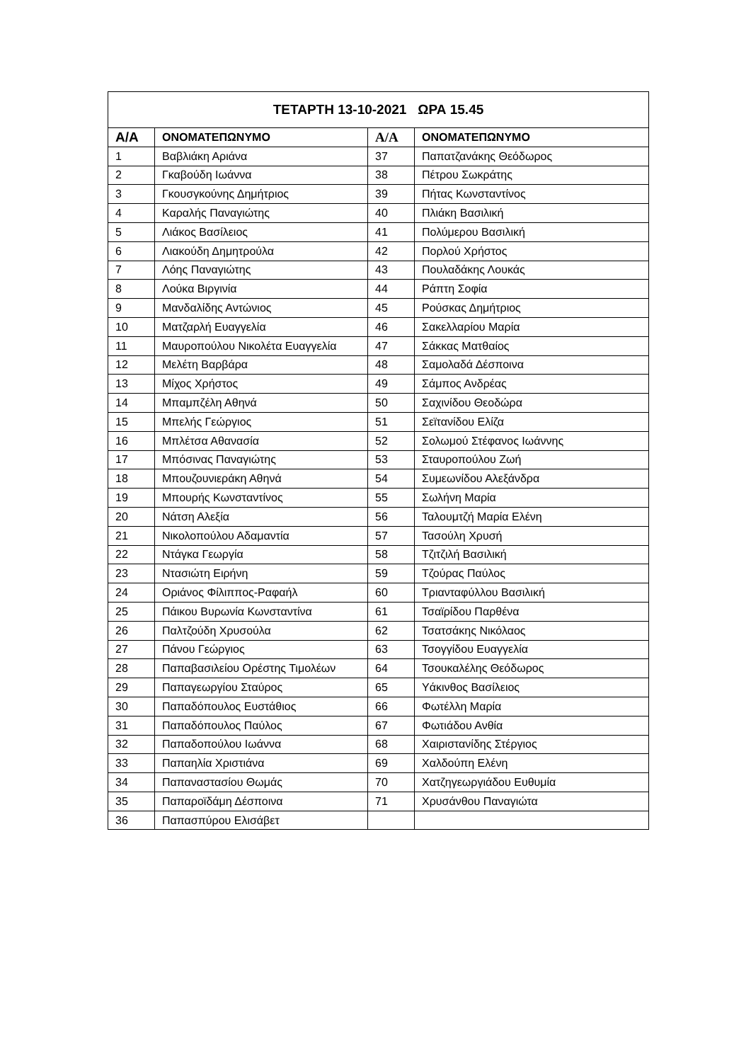| ΤΕΤΑΡΤΗ 13-10-2021 ΩΡΑ 15.45 | | | |
| --- | --- | --- | --- |
| Α/Α | ΟΝΟΜΑΤΕΠΩΝΥΜΟ | Α/Α | ΟΝΟΜΑΤΕΠΩΝΥΜΟ |
| 1 | Βαβλιάκη Αριάνα | 37 | Παπατζανάκης Θεόδωρος |
| 2 | Γκαβούδη Ιωάννα | 38 | Πέτρου Σωκράτης |
| 3 | Γκουσγκούνης Δημήτριος | 39 | Πήτας Κωνσταντίνος |
| 4 | Καραλής Παναγιώτης | 40 | Πλιάκη Βασιλική |
| 5 | Λιάκος Βασίλειος | 41 | Πολύμερου Βασιλική |
| 6 | Λιακούδη Δημητρούλα | 42 | Πορλού Χρήστος |
| 7 | Λόης Παναγιώτης | 43 | Πουλαδάκης Λουκάς |
| 8 | Λούκα Βιργινία | 44 | Ράπτη Σοφία |
| 9 | Μανδαλίδης Αντώνιος | 45 | Ρούσκας Δημήτριος |
| 10 | Ματζαρλή Ευαγγελία | 46 | Σακελλαρίου Μαρία |
| 11 | Μαυροπούλου Νικολέτα Ευαγγελία | 47 | Σάκκας Ματθαίος |
| 12 | Μελέτη Βαρβάρα | 48 | Σαμολαδά Δέσποινα |
| 13 | Μίχος Χρήστος | 49 | Σάμπος Ανδρέας |
| 14 | Μπαμπζέλη Αθηνά | 50 | Σαχινίδου Θεοδώρα |
| 15 | Μπελής Γεώργιος | 51 | Σεϊτανίδου Ελίζα |
| 16 | Μπλέτσα Αθανασία | 52 | Σολωμού Στέφανος Ιωάννης |
| 17 | Μπόσινας Παναγιώτης | 53 | Σταυροπούλου Ζωή |
| 18 | Μπουζουνιεράκη Αθηνά | 54 | Συμεωνίδου Αλεξάνδρα |
| 19 | Μπουρής Κωνσταντίνος | 55 | Σωλήνη Μαρία |
| 20 | Νάτση Αλεξία | 56 | Ταλουμτζή Μαρία Ελένη |
| 21 | Νικολοπούλου Αδαμαντία | 57 | Τασούλη Χρυσή |
| 22 | Ντάγκα Γεωργία | 58 | Τζιτζιλή Βασιλική |
| 23 | Ντασιώτη Ειρήνη | 59 | Τζούρας Παύλος |
| 24 | Οριάνος Φίλιππος-Ραφαήλ | 60 | Τριανταφύλλου Βασιλική |
| 25 | Πάικου Βυρωνία Κωνσταντίνα | 61 | Τσαϊρίδου Παρθένα |
| 26 | Παλτζούδη Χρυσούλα | 62 | Τσατσάκης Νικόλαος |
| 27 | Πάνου Γεώργιος | 63 | Τσογγίδου Ευαγγελία |
| 28 | Παπαβασιλείου Ορέστης Τιμολέων | 64 | Τσουκαλέλης Θεόδωρος |
| 29 | Παπαγεωργίου Σταύρος | 65 | Υάκινθος Βασίλειος |
| 30 | Παπαδόπουλος Ευστάθιος | 66 | Φωτέλλη Μαρία |
| 31 | Παπαδόπουλος Παύλος | 67 | Φωτιάδου Ανθία |
| 32 | Παπαδοπούλου Ιωάννα | 68 | Χαιριστανίδης Στέργιος |
| 33 | Παπαηλία Χριστιάνα | 69 | Χαλδούπη Ελένη |
| 34 | Παπαναστασίου Θωμάς | 70 | Χατζηγεωργιάδου Ευθυμία |
| 35 | Παπαροϊδάμη Δέσποινα | 71 | Χρυσάνθου Παναγιώτα |
| 36 | Παπασπύρου Ελισάβετ | | |